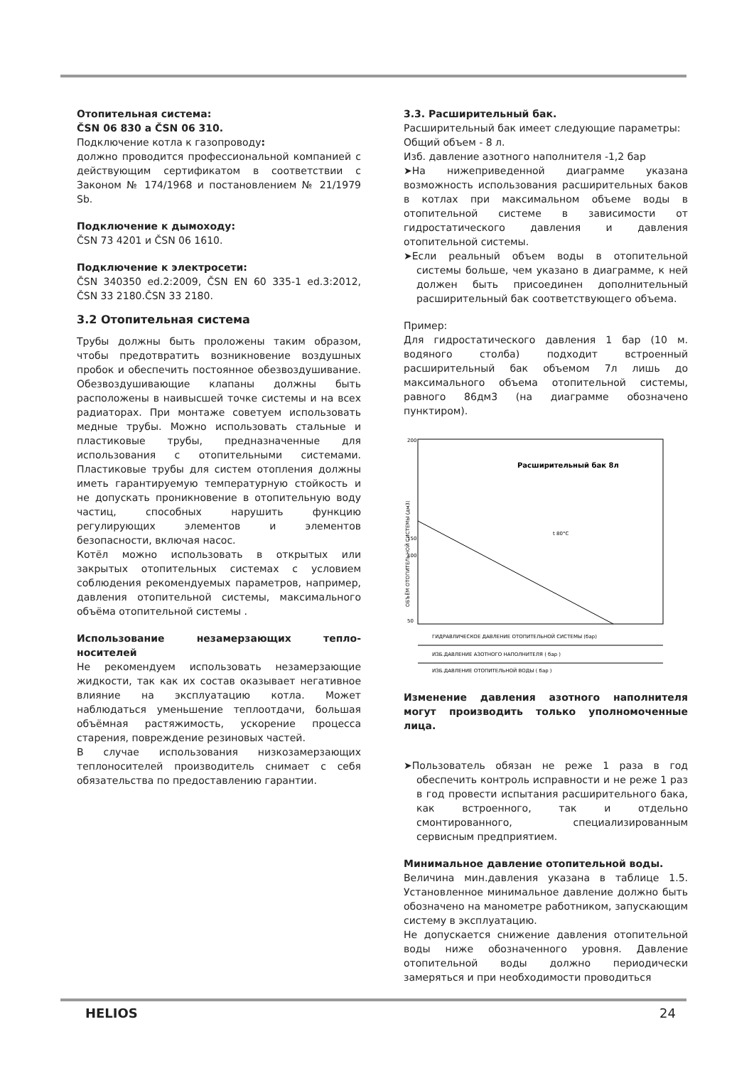Отопительная система:
ČSN 06 830 a ČSN 06 310.
Подключение котла к газопроводу:
должно проводится профессиональной компанией с действующим сертификатом в соответствии с Законом № 174/1968 и постановлением № 21/1979 Sb.
Подключение к дымоходу:
ČSN 73 4201 и ČSN 06 1610.
Подключение к электросети:
ČSN 340350 ed.2:2009, ČSN EN 60 335-1 ed.3:2012, ČSN 33 2180.ČSN 33 2180.
3.2 Отопительная система
Трубы должны быть проложены таким образом, чтобы предотвратить возникновение воздушных пробок и обеспечить постоянное обезвоздушивание. Обезвоздушивающие клапаны должны быть расположены в наивысшей точке системы и на всех радиаторах. При монтаже советуем использовать медные трубы. Можно использовать стальные и пластиковые трубы, предназначенные для использования с отопительными системами. Пластиковые трубы для систем отопления должны иметь гарантируемую температурную стойкость и не допускать проникновение в отопительную воду частиц, способных нарушить функцию регулирующих элементов и элементов безопасности, включая насос.
Котёл можно использовать в открытых или закрытых отопительных системах с условием соблюдения рекомендуемых параметров, например, давления отопительной системы, максимального объёма отопительной системы .
Использование незамерзающих тепло-носителей
Не рекомендуем использовать незамерзающие жидкости, так как их состав оказывает негативное влияние на эксплуатацию котла. Может наблюдаться уменьшение теплоотдачи, большая объёмная растяжимость, ускорение процесса старения, повреждение резиновых частей.
В случае использования низкозамерзающих теплоносителей производитель снимает с себя обязательства по предоставлению гарантии.
3.3. Расширительный бак.
Расширительный бак имеет следующие параметры:
Общий объем - 8 л.
Изб. давление азотного наполнителя -1,2 бар
➤На нижеприведенной диаграмме указана возможность использования расширительных баков в котлах при максимальном объеме воды в отопительной системе в зависимости от гидростатического давления и давления отопительной системы.
➤Если реальный объем воды в отопительной системы больше, чем указано в диаграмме, к ней должен быть присоединен дополнительный расширительный бак соответствующего объема.
Пример:
Для гидростатического давления 1 бар (10 м. водяного столба) подходит встроенный расширительный бак объемом 7л лишь до максимального объема отопительной системы, равного 86дм3 (на диаграмме обозначено пунктиром).
200
150
100
50
Расширительный бак 8л
t 80°C
ГИДРАВЛИЧЕСКОЕ ДАВЛЕНИЕ ОТОПИТЕЛЬНОЙ СИСТЕМЫ (бар)
ИЗБ.ДАВЛЕНИЕ АЗОТНОГО НАПОЛНИТЕЛЯ ( бар )
ИЗБ.ДАВЛЕНИЕ ОТОПИТЕЛЬНОЙ ВОДЫ ( бар )
ОБЪЁМ ОТОПИТЕЛЬНОЙ СИСТЕМЫ (дм3)
Изменение давления азотного наполнителя могут производить только уполномоченные лица.
➤Пользователь обязан не реже 1 раза в год обеспечить контроль исправности и не реже 1 раз в год провести испытания расширительного бака, как встроенного, так и отдельно смонтированного, специализированным сервисным предприятием.
Минимальное давление отопительной воды.
Величина мин.давления указана в таблице 1.5. Установленное минимальное давление должно быть обозначено на манометре работником, запускающим систему в эксплуатацию.
Не допускается снижение давления отопительной воды ниже обозначенного уровня. Давление отопительной воды должно периодически замеряться и при необходимости проводиться
HELIOS 24